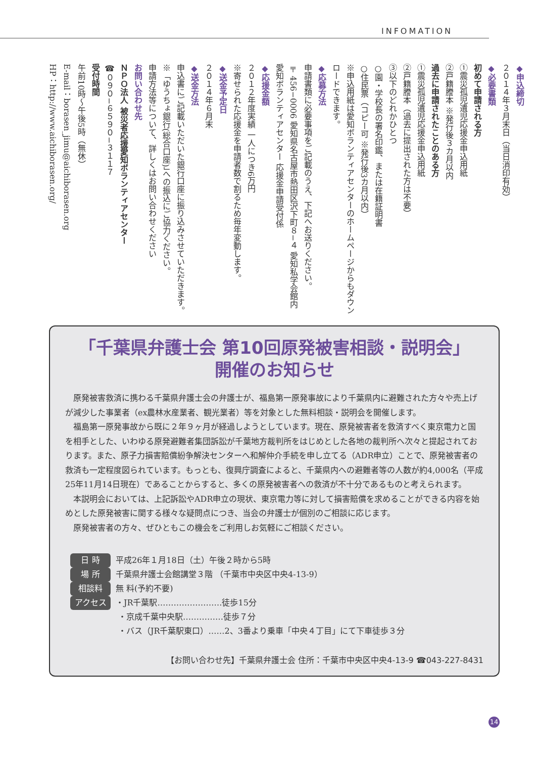INFOMATION
◆申込締切
２０１４年３月末日（当日消印有効）
◆必要書類
初めて申請される方
①震災孤児遺児応援金申込用紙
②戸籍謄本 ※発行後３カ月以内
過去に申請されたことのある方
①震災孤児遺児応援金申込用紙
②戸籍謄本（過去に提出された方は不要）
③以下のどれかひとつ
○園・学校長の署名印鑑、または在籍証明書
○住民票（コピー可 ※発行後3カ月以内）
※申込用紙は愛知ボランティアセンターのホームページからもダウンロードできます。
◆応募方法
申請書類に必要事項をご記載のうえ、下記へお送りください。
〒456−0006 愛知県名古屋市熱田区沢下町８−４ 愛知私学会館内
愛知ボランティアセンター 応援金申請受付係
◆応援金額
２０１２年度実績 一人につき6万円
※寄せられた応援金を申請者数で割るため毎年変動します。
◆送金予定日
２０１４年６月末
◆送金方法
申込書にご記載いただいた銀行口座に振り込みさせていただきます。
※「ゆうちょ銀行(総合口座)」への振込にご協力ください。
申請方法等について、詳しくはお問い合わせください
お問い合わせ先
ＮＰＯ法人 被災者応援愛知ボランティアセンター
☎０９０−６５９０−３１１７
受付時間
午前10時〜午後5時（無休）
E-mail：borasen_jimu@aichiborasen.org
HP：http://www.aichiborasen.org/
「千葉県弁護士会 第10回原発被害相談・説明会」
開催のお知らせ
原発被害救済に携わる千葉県弁護士会の弁護士が、福島第一原発事故により千葉県内に避難された方々や売上げが減少した事業者（ex農林水産業者、観光業者）等を対象とした無料相談・説明会を開催します。
福島第一原発事故から既に２年９ヶ月が経過しようとしています。現在、原発被害者を救済すべく東京電力と国を相手とした、いわゆる原発避難者集団訴訟が千葉地方裁判所をはじめとした各地の裁判所へ次々と提起されております。また、原子力損害賠償紛争解決センターへ和解仲介手続を申し立てる（ADR申立）ことで、原発被害者の救済も一定程度図られています。もっとも、復興庁調査によると、千葉県内への避難者等の人数が約4,000名（平成25年11月14日現在）であることからすると、多くの原発被害者への救済が不十分であるものと考えられます。
本説明会においては、上記訴訟やADR申立の現状、東京電力等に対して損害賠償を求めることができる内容を始めとした原発被害に関する様々な疑問点につき、当会の弁護士が個別のご相談に応じます。
原発被害者の方々、ぜひともこの機会をご利用しお気軽にご相談ください。
日 時 平成26年１月18日（土）午後２時から5時
場 所 千葉県弁護士会館講堂３階 （千葉市中央区中央4-13-9）
相談料 無 料(予約不要)
アクセス ・JR千葉駅……………………徒歩15分
・京成千葉中央駅……………徒歩７分
・バス（JR千葉駅東口）……2、3番より乗車「中央４丁目」にて下車徒歩３分
【お問い合わせ先】千葉県弁護士会 住所：千葉市中央区中央4-13-9 ☎043-227-8431
14